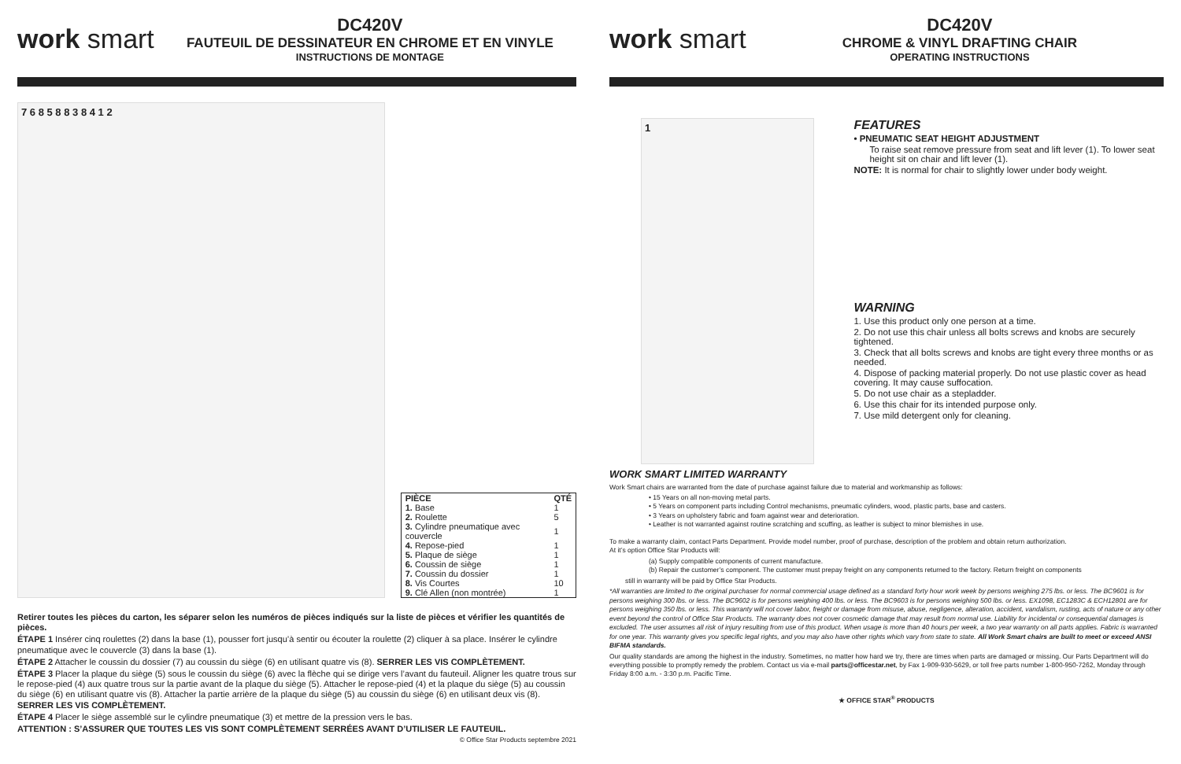work smart
DC420V
FAUTEUIL DE DESSINATEUR EN CHROME ET EN VINYLE
INSTRUCTIONS DE MONTAGE
7 6 8 5 8 8 3 8 4 1 2
| PIÈCE | QTÉ |
| --- | --- |
| 1. Base | 1 |
| 2. Roulette | 5 |
| 3. Cylindre pneumatique avec couvercle | 1 |
| 4. Repose-pied | 1 |
| 5. Plaque de siège | 1 |
| 6. Coussin de siège | 1 |
| 7. Coussin du dossier | 1 |
| 8. Vis Courtes | 10 |
| 9. Clé Allen (non montrée) | 1 |
Retirer toutes les pièces du carton, les séparer selon les numéros de pièces indiqués sur la liste de pièces et vérifier les quantités de pièces.
ÉTAPE 1 Insérer cinq roulettes (2) dans la base (1), pousser fort jusqu’à sentir ou écouter la roulette (2) cliquer à sa place. Insérer le cylindre pneumatique avec le couvercle (3) dans la base (1).
ÉTAPE 2 Attacher le coussin du dossier (7) au coussin du siège (6) en utilisant quatre vis (8). SERRER LES VIS COMPLÈTEMENT.
ÉTAPE 3 Placer la plaque du siège (5) sous le coussin du siège (6) avec la flèche qui se dirige vers l’avant du fauteuil. Aligner les quatre trous sur le repose-pied (4) aux quatre trous sur la partie avant de la plaque du siège (5). Attacher le repose-pied (4) et la plaque du siège (5) au coussin du siège (6) en utilisant quatre vis (8). Attacher la partie arrière de la plaque du siège (5) au coussin du siège (6) en utilisant deux vis (8). SERRER LES VIS COMPLÈTEMENT.
ÉTAPE 4 Placer le siège assemblé sur le cylindre pneumatique (3) et mettre de la pression vers le bas.
ATTENTION : S’ASSURER QUE TOUTES LES VIS SONT COMPLÈTEMENT SERRÉES AVANT D’UTILISER LE FAUTEUIL.
© Office Star Products septembre 2021
work smart
DC420V
CHROME & VINYL DRAFTING CHAIR
OPERATING INSTRUCTIONS
1
FEATURES
• PNEUMATIC SEAT HEIGHT ADJUSTMENT
To raise seat remove pressure from seat and lift lever (1). To lower seat height sit on chair and lift lever (1).
NOTE: It is normal for chair to slightly lower under body weight.
WARNING
1. Use this product only one person at a time.
2. Do not use this chair unless all bolts screws and knobs are securely tightened.
3. Check that all bolts screws and knobs are tight every three months or as needed.
4. Dispose of packing material properly. Do not use plastic cover as head covering. It may cause suffocation.
5. Do not use chair as a stepladder.
6. Use this chair for its intended purpose only.
7. Use mild detergent only for cleaning.
WORK SMART LIMITED WARRANTY
Work Smart chairs are warranted from the date of purchase against failure due to material and workmanship as follows:
• 15 Years on all non-moving metal parts.
• 5 Years on component parts including Control mechanisms, pneumatic cylinders, wood, plastic parts, base and casters.
• 3 Years on upholstery fabric and foam against wear and deterioration.
• Leather is not warranted against routine scratching and scuffing, as leather is subject to minor blemishes in use.
To make a warranty claim, contact Parts Department. Provide model number, proof of purchase, description of the problem and obtain return authorization.
At it’s option Office Star Products will:
(a) Supply compatible components of current manufacture.
(b) Repair the customer’s component. The customer must prepay freight on any components returned to the factory. Return freight on components
still in warranty will be paid by Office Star Products.
*All warranties are limited to the original purchaser for normal commercial usage defined as a standard forty hour work week by persons weighing 275 lbs. or less. The BC9601 is for persons weighing 300 lbs. or less. The BC9602 is for persons weighing 400 lbs. or less. The BC9603 is for persons weighing 500 lbs. or less. EX1098, EC1283C & ECH12801 are for persons weighing 350 lbs. or less. This warranty will not cover labor, freight or damage from misuse, abuse, negligence, alteration, accident, vandalism, rusting, acts of nature or any other event beyond the control of Office Star Products. The warranty does not cover cosmetic damage that may result from normal use. Liability for incidental or consequential damages is excluded. The user assumes all risk of injury resulting from use of this product. When usage is more than 40 hours per week, a two year warranty on all parts applies. Fabric is warranted for one year. This warranty gives you specific legal rights, and you may also have other rights which vary from state to state. All Work Smart chairs are built to meet or exceed ANSI BIFMA standards.
Our quality standards are among the highest in the industry. Sometimes, no matter how hard we try, there are times when parts are damaged or missing. Our Parts Department will do everything possible to promptly remedy the problem. Contact us via e-mail parts@officestar.net, by Fax 1-909-930-5629, or toll free parts number 1-800-950-7262, Monday through Friday 8:00 a.m. - 3:30 p.m. Pacific Time.
★ OFFICE STAR<sup>®</sup> PRODUCTS